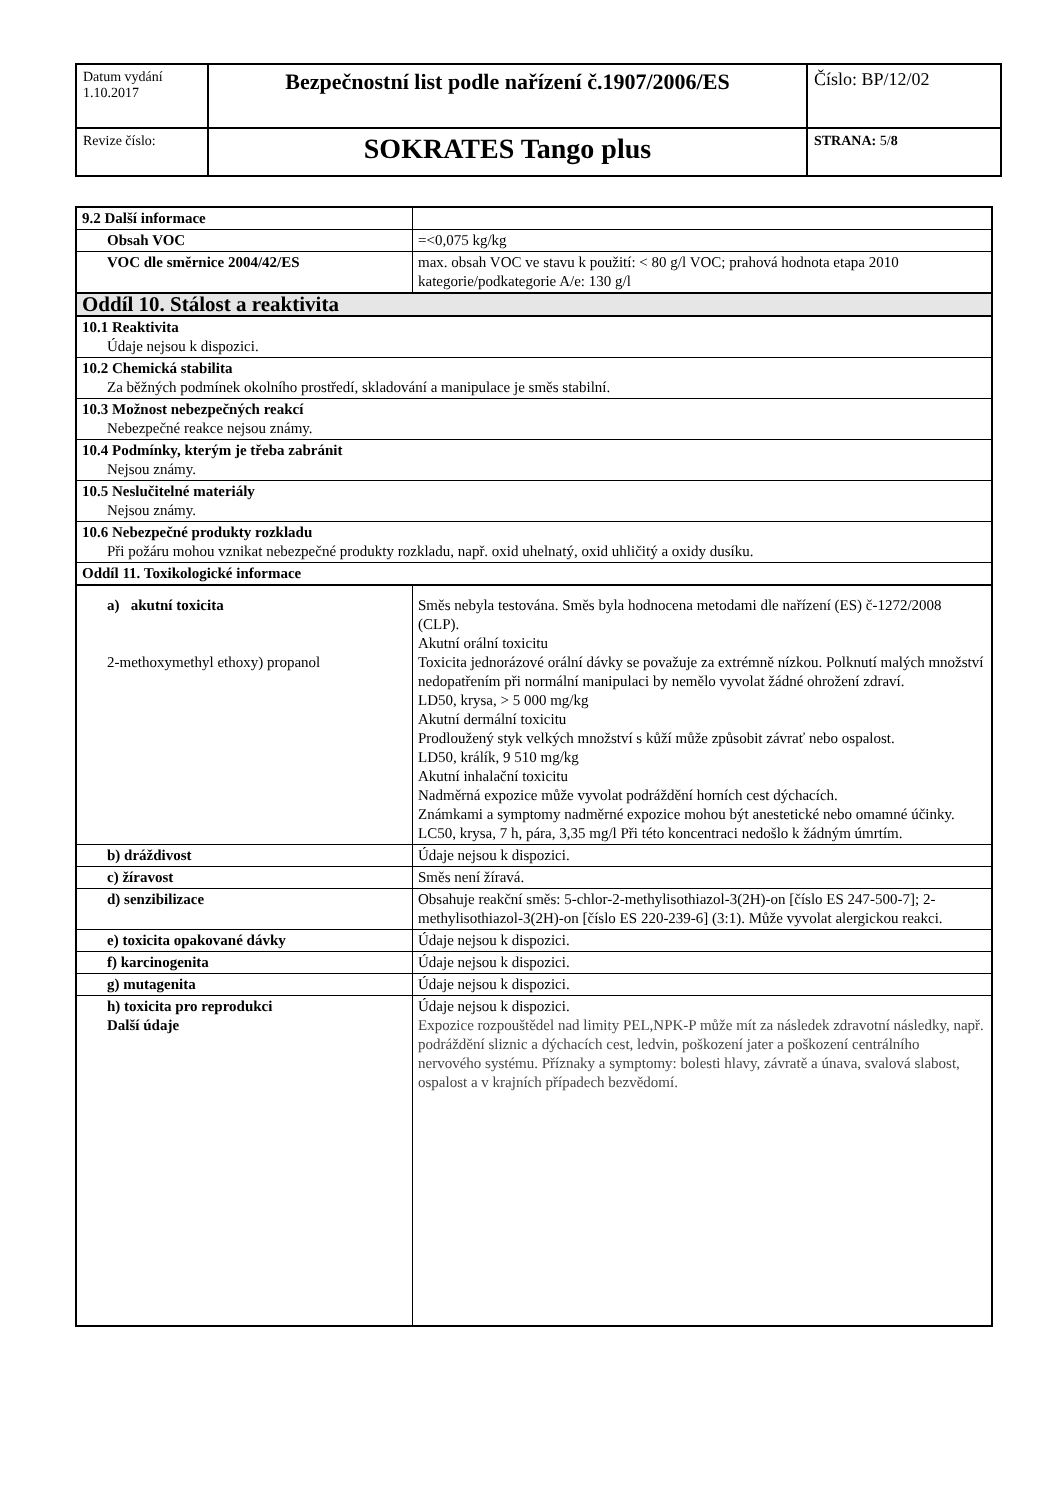| Datum vydání 1.10.2017 | Bezpečnostní list podle nařízení č.1907/2006/ES | Číslo: BP/12/02 |
| Revize číslo: | SOKRATES Tango plus | STRANA: 5/ 8 |
| 9.2 Další informace | |
| Obsah VOC | =<0,075 kg/kg |
| VOC dle směrnice 2004/42/ES | max. obsah VOC ve stavu k použití: < 80 g/l VOC; prahová hodnota etapa 2010 kategorie/podkategorie A/e: 130 g/l |
| Oddíl 10. Stálost a reaktivita | |
| 10.1 Reaktivita Údaje nejsou k dispozici. | |
| 10.2 Chemická stabilita Za běžných podmínek okolního prostředí, skladování a manipulace je směs stabilní. | |
| 10.3 Možnost nebezpečných reakcí Nebezpečné reakce nejsou známy. | |
| 10.4 Podmínky, kterým je třeba zabránit Nejsou známy. | |
| 10.5 Neslučitelné materiály Nejsou známy. | |
| 10.6 Nebezpečné produkty rozkladu Při požáru mohou vznikat nebezpečné produkty rozkladu, např. oxid uhelnatý, oxid uhličitý a oxidy dusíku. | |
| Oddíl 11. Toxikologické informace | |
| a) akutní toxicita 2-methoxymethyl ethoxy) propanol | Směs nebyla testována. Směs byla hodnocena metodami dle nařízení (ES) č-1272/2008 (CLP). Akutní orální toxicitu Toxicita jednorázové orální dávky se považuje za extrémně nízkou. Polknutí malých množství nedopatřením při normální manipulaci by nemělo vyvolat žádné ohrožení zdraví. LD50, krysa, > 5 000 mg/kg Akutní dermální toxicitu Prodloužený styk velkých množství s kůží může způsobit závrať nebo ospalost. LD50, králík, 9 510 mg/kg Akutní inhalační toxicitu Nadměrná expozice může vyvolat podráždění horních cest dýchacích. Známkami a symptomy nadměrné expozice mohou být anestetické nebo omamné účinky. LC50, krysa, 7 h, pára, 3,35 mg/l Při této koncentraci nedošlo k žádným úmrtím. |
| b) dráždivost | Údaje nejsou k dispozici. |
| c) žíravost | Směs není žíravá. |
| d) senzibilizace | Obsahuje reakční směs: 5-chlor-2-methylisothiazol-3(2H)-on [číslo ES 247-500-7]; 2-methylisothiazol-3(2H)-on [číslo ES 220-239-6] (3:1). Může vyvolat alergickou reakci. |
| e) toxicita opakované dávky | Údaje nejsou k dispozici. |
| f) karcinogenita | Údaje nejsou k dispozici. |
| g) mutagenita | Údaje nejsou k dispozici. |
| h) toxicita pro reprodukci Další údaje | Údaje nejsou k dispozici. Expozice rozpouštědel nad limity PEL,NPK-P může mít za následek zdravotní následky, např. podráždění sliznic a dýchacích cest, ledvin, poškození jater a poškození centrálního nervového systému. Příznaky a symptomy: bolesti hlavy, závratě a únava, svalová slabost, ospalost a v krajních případech bezvědomí. |